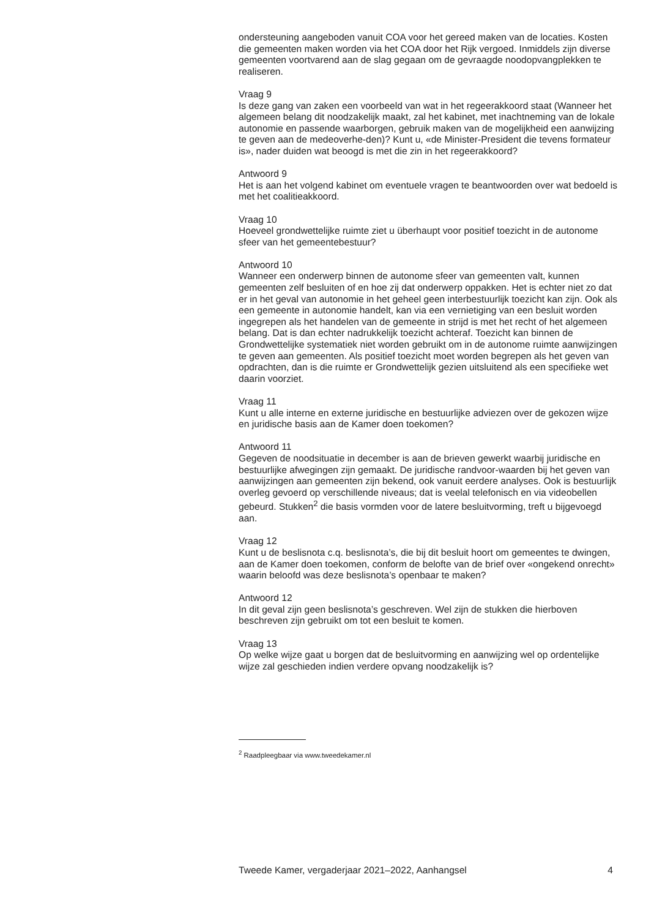ondersteuning aangeboden vanuit COA voor het gereed maken van de locaties. Kosten die gemeenten maken worden via het COA door het Rijk vergoed. Inmiddels zijn diverse gemeenten voortvarend aan de slag gegaan om de gevraagde noodopvangplekken te realiseren.
Vraag 9
Is deze gang van zaken een voorbeeld van wat in het regeerakkoord staat (Wanneer het algemeen belang dit noodzakelijk maakt, zal het kabinet, met inachtneming van de lokale autonomie en passende waarborgen, gebruik maken van de mogelijkheid een aanwijzing te geven aan de medeoverhe-den)? Kunt u, «de Minister-President die tevens formateur is», nader duiden wat beoogd is met die zin in het regeerakkoord?
Antwoord 9
Het is aan het volgend kabinet om eventuele vragen te beantwoorden over wat bedoeld is met het coalitieakkoord.
Vraag 10
Hoeveel grondwettelijke ruimte ziet u überhaupt voor positief toezicht in de autonome sfeer van het gemeentebestuur?
Antwoord 10
Wanneer een onderwerp binnen de autonome sfeer van gemeenten valt, kunnen gemeenten zelf besluiten of en hoe zij dat onderwerp oppakken. Het is echter niet zo dat er in het geval van autonomie in het geheel geen interbestuurlijk toezicht kan zijn. Ook als een gemeente in autonomie handelt, kan via een vernietiging van een besluit worden ingegrepen als het handelen van de gemeente in strijd is met het recht of het algemeen belang. Dat is dan echter nadrukkelijk toezicht achteraf. Toezicht kan binnen de Grondwettelijke systematiek niet worden gebruikt om in de autonome ruimte aanwijzingen te geven aan gemeenten. Als positief toezicht moet worden begrepen als het geven van opdrachten, dan is die ruimte er Grondwettelijk gezien uitsluitend als een specifieke wet daarin voorziet.
Vraag 11
Kunt u alle interne en externe juridische en bestuurlijke adviezen over de gekozen wijze en juridische basis aan de Kamer doen toekomen?
Antwoord 11
Gegeven de noodsituatie in december is aan de brieven gewerkt waarbij juridische en bestuurlijke afwegingen zijn gemaakt. De juridische randvoor-waarden bij het geven van aanwijzingen aan gemeenten zijn bekend, ook vanuit eerdere analyses. Ook is bestuurlijk overleg gevoerd op verschillende niveaus; dat is veelal telefonisch en via videobellen gebeurd. Stukken<sup>2</sup> die basis vormden voor de latere besluitvorming, treft u bijgevoegd aan.
Vraag 12
Kunt u de beslisnota c.q. beslisnota’s, die bij dit besluit hoort om gemeentes te dwingen, aan de Kamer doen toekomen, conform de belofte van de brief over «ongekend onrecht» waarin beloofd was deze beslisnota’s openbaar te maken?
Antwoord 12
In dit geval zijn geen beslisnota’s geschreven. Wel zijn de stukken die hierboven beschreven zijn gebruikt om tot een besluit te komen.
Vraag 13
Op welke wijze gaat u borgen dat de besluitvorming en aanwijzing wel op ordentelijke wijze zal geschieden indien verdere opvang noodzakelijk is?
<sup>2</sup> Raadpleegbaar via www.tweedekamer.nl
Tweede Kamer, vergaderjaar 2021–2022, Aanhangsel 4